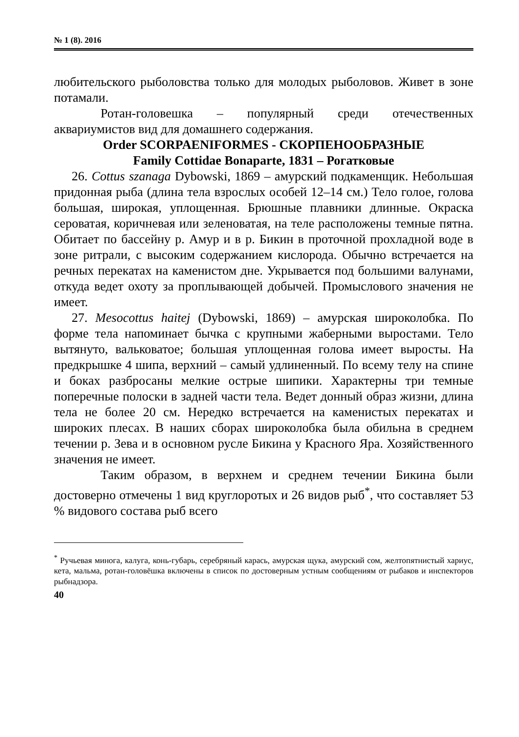№ 1 (8). 2016
любительского рыболовства только для молодых рыболовов. Живет в зоне потамали.
Ротан-головешка – популярный среди отечественных аквариумистов вид для домашнего содержания.
Order SCORPAENIFORMES - СКОРПЕНООБРАЗНЫЕ
Family Cottidae Bonaparte, 1831 – Рогатковые
26. Cottus szanaga Dybowski, 1869 – амурский подкаменщик. Небольшая придонная рыба (длина тела взрослых особей 12–14 см.) Тело голое, голова большая, широкая, уплощенная. Брюшные плавники длинные. Окраска сероватая, коричневая или зеленоватая, на теле расположены темные пятна. Обитает по бассейну р. Амур и в р. Бикин в проточной прохладной воде в зоне ритрали, с высоким содержанием кислорода. Обычно встречается на речных перекатах на каменистом дне. Укрывается под большими валунами, откуда ведет охоту за проплывающей добычей. Промыслового значения не имеет.
27. Mesocottus haitej (Dybowski, 1869) – амурская широколобка. По форме тела напоминает бычка с крупными жаберными выростами. Тело вытянуто, вальковатое; большая уплощенная голова имеет выросты. На предкрышке 4 шипа, верхний – самый удлиненный. По всему телу на спине и боках разбросаны мелкие острые шипики. Характерны три темные поперечные полоски в задней части тела. Ведет донный образ жизни, длина тела не более 20 см. Нередко встречается на каменистых перекатах и широких плесах. В наших сборах широколобка была обильна в среднем течении р. Зева и в основном русле Бикина у Красного Яра. Хозяйственного значения не имеет.
Таким образом, в верхнем и среднем течении Бикина были достоверно отмечены 1 вид круглоротых и 26 видов рыб<sup>*</sup>, что составляет 53 % видового состава рыб всего
<sup>*</sup> Ручьевая минога, калуга, конь-губарь, серебряный карась, амурская щука, амурский сом, желтопятнистый хариус, кета, мальма, ротан-головёшка включены в список по достоверным устным сообщениям от рыбаков и инспекторов рыбнадзора.
40